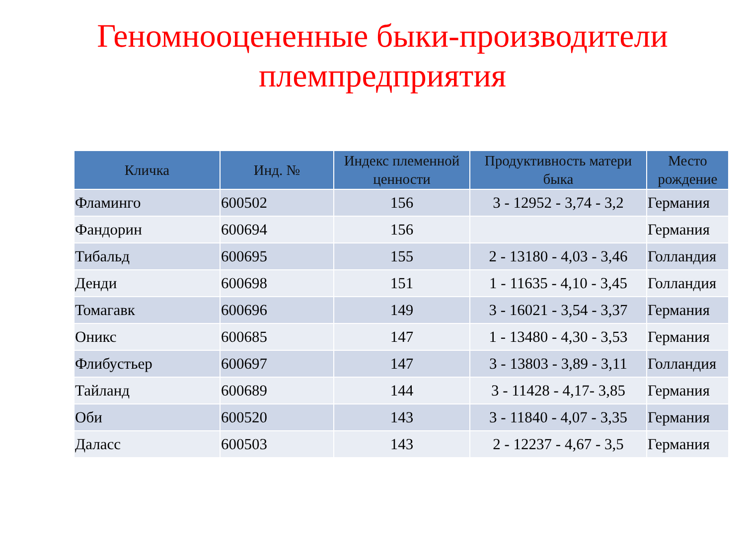Геномнооцененные быки-производители
племпредприятия
| Кличка | Инд. № | Индекс племенной ценности | Продуктивность матери быка | Место рождение |
| --- | --- | --- | --- | --- |
| Фламинго | 600502 | 156 | 3 - 12952 - 3,74 - 3,2 | Германия |
| Фандорин | 600694 | 156 | | Германия |
| Тибальд | 600695 | 155 | 2 - 13180 - 4,03 - 3,46 | Голландия |
| Денди | 600698 | 151 | 1 - 11635 - 4,10 - 3,45 | Голландия |
| Томагавк | 600696 | 149 | 3 - 16021 - 3,54 - 3,37 | Германия |
| Оникс | 600685 | 147 | 1 - 13480 - 4,30 - 3,53 | Германия |
| Флибустьер | 600697 | 147 | 3 - 13803 - 3,89 - 3,11 | Голландия |
| Тайланд | 600689 | 144 | 3 - 11428 - 4,17- 3,85 | Германия |
| Оби | 600520 | 143 | 3 - 11840 - 4,07 - 3,35 | Германия |
| Даласс | 600503 | 143 | 2 - 12237 - 4,67 - 3,5 | Германия |